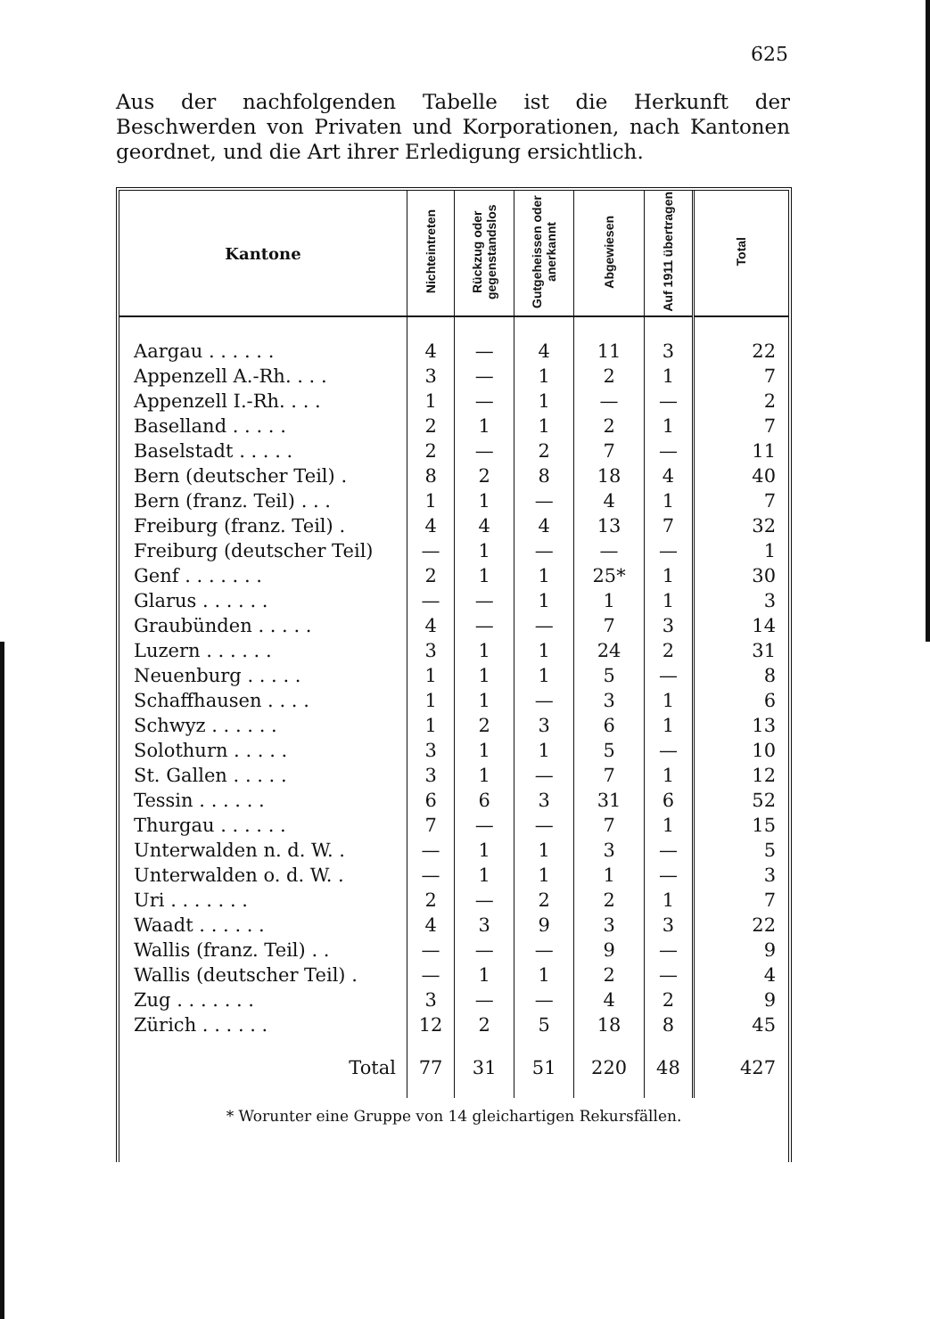625
Aus der nachfolgenden Tabelle ist die Herkunft der Beschwerden von Privaten und Korporationen, nach Kantonen geordnet, und die Art ihrer Erledigung ersichtlich.
| Kantone | Nichteintreten | Rückzug oder gegenstandslos | Gutgeheissen oder anerkannt | Abgewiesen | Auf 1911 übertragen | Total |
| --- | --- | --- | --- | --- | --- | --- |
| Aargau . . . . . . | 4 | — | 4 | 11 | 3 | 22 |
| Appenzell A.-Rh. . . . | 3 | — | 1 | 2 | 1 | 7 |
| Appenzell I.-Rh. . . . | 1 | — | 1 | — | — | 2 |
| Baselland . . . . . | 2 | 1 | 1 | 2 | 1 | 7 |
| Baselstadt . . . . . | 2 | — | 2 | 7 | — | 11 |
| Bern (deutscher Teil) . | 8 | 2 | 8 | 18 | 4 | 40 |
| Bern (franz. Teil) . . . | 1 | 1 | — | 4 | 1 | 7 |
| Freiburg (franz. Teil) . | 4 | 4 | 4 | 13 | 7 | 32 |
| Freiburg (deutscher Teil) | — | 1 | — | — | — | 1 |
| Genf . . . . . . . | 2 | 1 | 1 | 25* | 1 | 30 |
| Glarus . . . . . . | — | — | 1 | 1 | 1 | 3 |
| Graubünden . . . . . | 4 | — | — | 7 | 3 | 14 |
| Luzern . . . . . . | 3 | 1 | 1 | 24 | 2 | 31 |
| Neuenburg . . . . . | 1 | 1 | 1 | 5 | — | 8 |
| Schaffhausen . . . . | 1 | 1 | — | 3 | 1 | 6 |
| Schwyz . . . . . . | 1 | 2 | 3 | 6 | 1 | 13 |
| Solothurn . . . . . | 3 | 1 | 1 | 5 | — | 10 |
| St. Gallen . . . . . | 3 | 1 | — | 7 | 1 | 12 |
| Tessin . . . . . . | 6 | 6 | 3 | 31 | 6 | 52 |
| Thurgau . . . . . . | 7 | — | — | 7 | 1 | 15 |
| Unterwalden n. d. W. . | — | 1 | 1 | 3 | — | 5 |
| Unterwalden o. d. W. . | — | 1 | 1 | 1 | — | 3 |
| Uri . . . . . . . | 2 | — | 2 | 2 | 1 | 7 |
| Waadt . . . . . . | 4 | 3 | 9 | 3 | 3 | 22 |
| Wallis (franz. Teil) . . | — | — | — | 9 | — | 9 |
| Wallis (deutscher Teil) . | — | 1 | 1 | 2 | — | 4 |
| Zug . . . . . . . | 3 | — | — | 4 | 2 | 9 |
| Zürich . . . . . . | 12 | 2 | 5 | 18 | 8 | 45 |
| Total | 77 | 31 | 51 | 220 | 48 | 427 |
* Worunter eine Gruppe von 14 gleichartigen Rekursfällen.